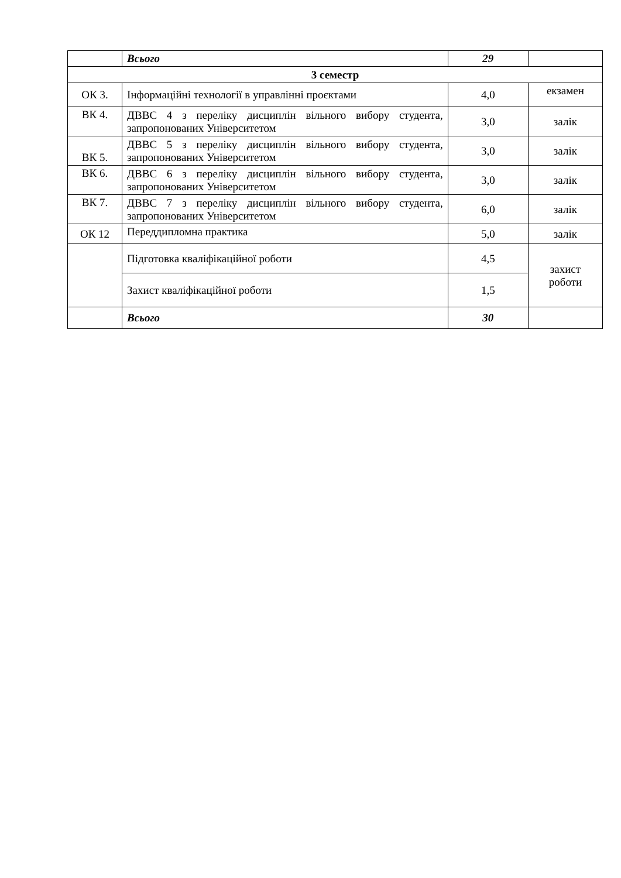| | Всього | 29 | |
| 3 семестр | | | |
| ОК 3. | Інформаційні технології в управлінні проєктами | 4,0 | екзамен |
| ВК 4. | ДВВС 4 з переліку дисциплін вільного вибору студента, запропонованих Університетом | 3,0 | залік |
| ВК 5. | ДВВС 5 з переліку дисциплін вільного вибору студента, запропонованих Університетом | 3,0 | залік |
| ВК 6. | ДВВС 6 з переліку дисциплін вільного вибору студента, запропонованих Університетом | 3,0 | залік |
| ВК 7. | ДВВС 7 з переліку дисциплін вільного вибору студента, запропонованих Університетом | 6,0 | залік |
| ОК 12 | Переддипломна практика | 5,0 | залік |
| | Підготовка кваліфікаційної роботи | 4,5 | захист роботи |
| | Захист кваліфікаційної роботи | 1,5 | |
| | Всього | 30 | |